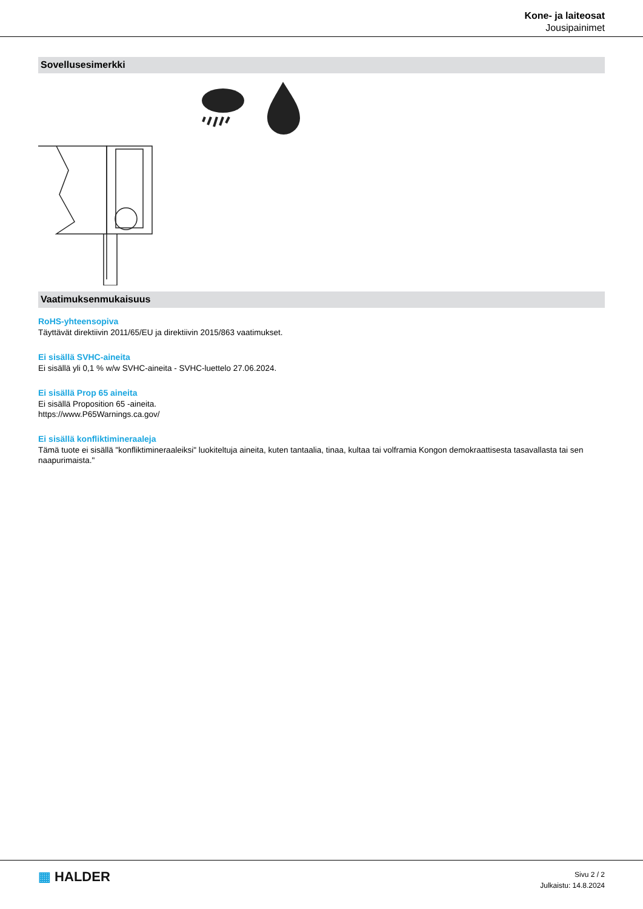Kone- ja laiteosat
Jousipainimet
Sovellusesimerkki
Vaatimuksenmukaisuus
RoHS-yhteensopiva
Täyttävät direktiivin 2011/65/EU ja direktiivin 2015/863 vaatimukset.
Ei sisällä SVHC-aineita
Ei sisällä yli 0,1 % w/w SVHC-aineita - SVHC-luettelo 27.06.2024.
Ei sisällä Prop 65 aineita
Ei sisällä Proposition 65 -aineita.
https://www.P65Warnings.ca.gov/
Ei sisällä konfliktimineraaleja
Tämä tuote ei sisällä "konfliktimineraaleiksi" luokiteltuja aineita, kuten tantaalia, tinaa, kultaa tai volframia Kongon demokraattisesta tasavallasta tai sen naapurimaista."
▦ HALDER
Sivu 2 / 2
Julkaistu: 14.8.2024